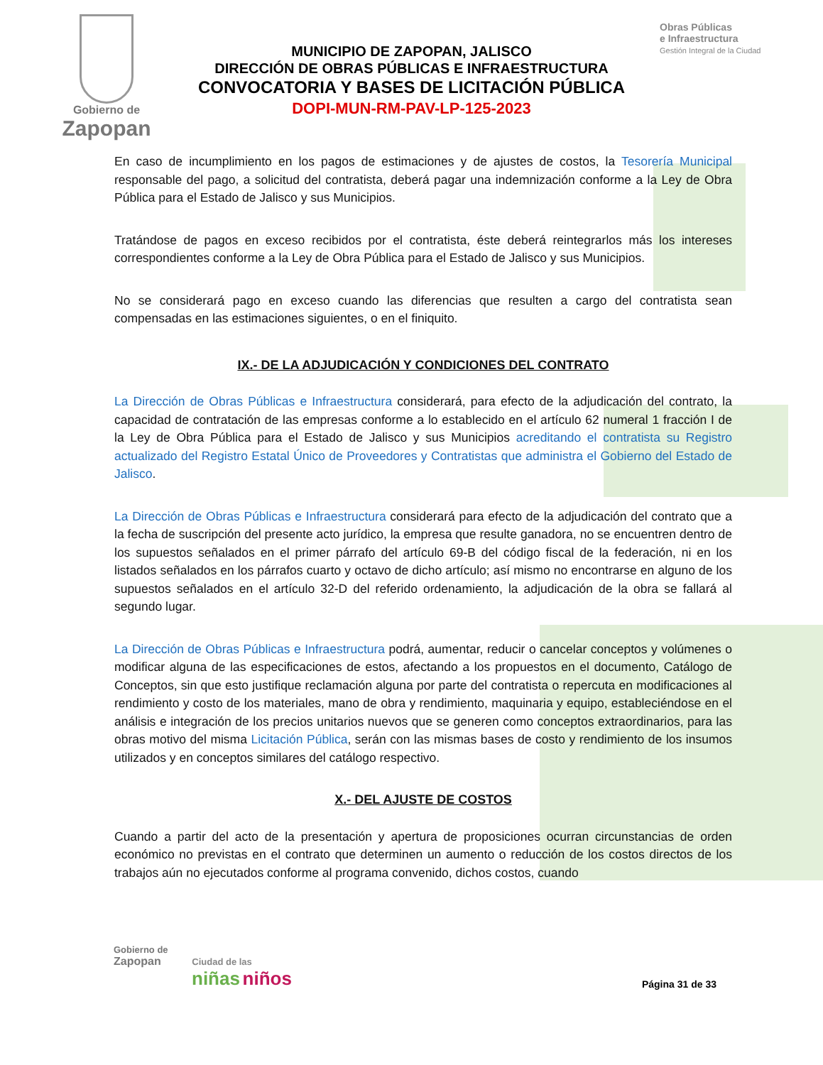Gobierno de
Zapopan
MUNICIPIO DE ZAPOPAN, JALISCO
DIRECCIÓN DE OBRAS PÚBLICAS E INFRAESTRUCTURA
CONVOCATORIA Y BASES DE LICITACIÓN PÚBLICA
DOPI-MUN-RM-PAV-LP-125-2023
Obras Públicas
e Infraestructura
Gestión Integral de la Ciudad
En caso de incumplimiento en los pagos de estimaciones y de ajustes de costos, la Tesorería Municipal responsable del pago, a solicitud del contratista, deberá pagar una indemnización conforme a la Ley de Obra Pública para el Estado de Jalisco y sus Municipios.
Tratándose de pagos en exceso recibidos por el contratista, éste deberá reintegrarlos más los intereses correspondientes conforme a la Ley de Obra Pública para el Estado de Jalisco y sus Municipios.
No se considerará pago en exceso cuando las diferencias que resulten a cargo del contratista sean compensadas en las estimaciones siguientes, o en el finiquito.
IX.- DE LA ADJUDICACIÓN Y CONDICIONES DEL CONTRATO
La Dirección de Obras Públicas e Infraestructura considerará, para efecto de la adjudicación del contrato, la capacidad de contratación de las empresas conforme a lo establecido en el artículo 62 numeral 1 fracción I de la Ley de Obra Pública para el Estado de Jalisco y sus Municipios acreditando el contratista su Registro actualizado del Registro Estatal Único de Proveedores y Contratistas que administra el Gobierno del Estado de Jalisco.
La Dirección de Obras Públicas e Infraestructura considerará para efecto de la adjudicación del contrato que a la fecha de suscripción del presente acto jurídico, la empresa que resulte ganadora, no se encuentren dentro de los supuestos señalados en el primer párrafo del artículo 69-B del código fiscal de la federación, ni en los listados señalados en los párrafos cuarto y octavo de dicho artículo; así mismo no encontrarse en alguno de los supuestos señalados en el artículo 32-D del referido ordenamiento, la adjudicación de la obra se fallará al segundo lugar.
La Dirección de Obras Públicas e Infraestructura podrá, aumentar, reducir o cancelar conceptos y volúmenes o modificar alguna de las especificaciones de estos, afectando a los propuestos en el documento, Catálogo de Conceptos, sin que esto justifique reclamación alguna por parte del contratista o repercuta en modificaciones al rendimiento y costo de los materiales, mano de obra y rendimiento, maquinaria y equipo, estableciéndose en el análisis e integración de los precios unitarios nuevos que se generen como conceptos extraordinarios, para las obras motivo del misma Licitación Pública, serán con las mismas bases de costo y rendimiento de los insumos utilizados y en conceptos similares del catálogo respectivo.
X.- DEL AJUSTE DE COSTOS
Cuando a partir del acto de la presentación y apertura de proposiciones ocurran circunstancias de orden económico no previstas en el contrato que determinen un aumento o reducción de los costos directos de los trabajos aún no ejecutados conforme al programa convenido, dichos costos, cuando
Gobierno de
Zapopan Ciudad de las
niñas niños
Página 31 de 33